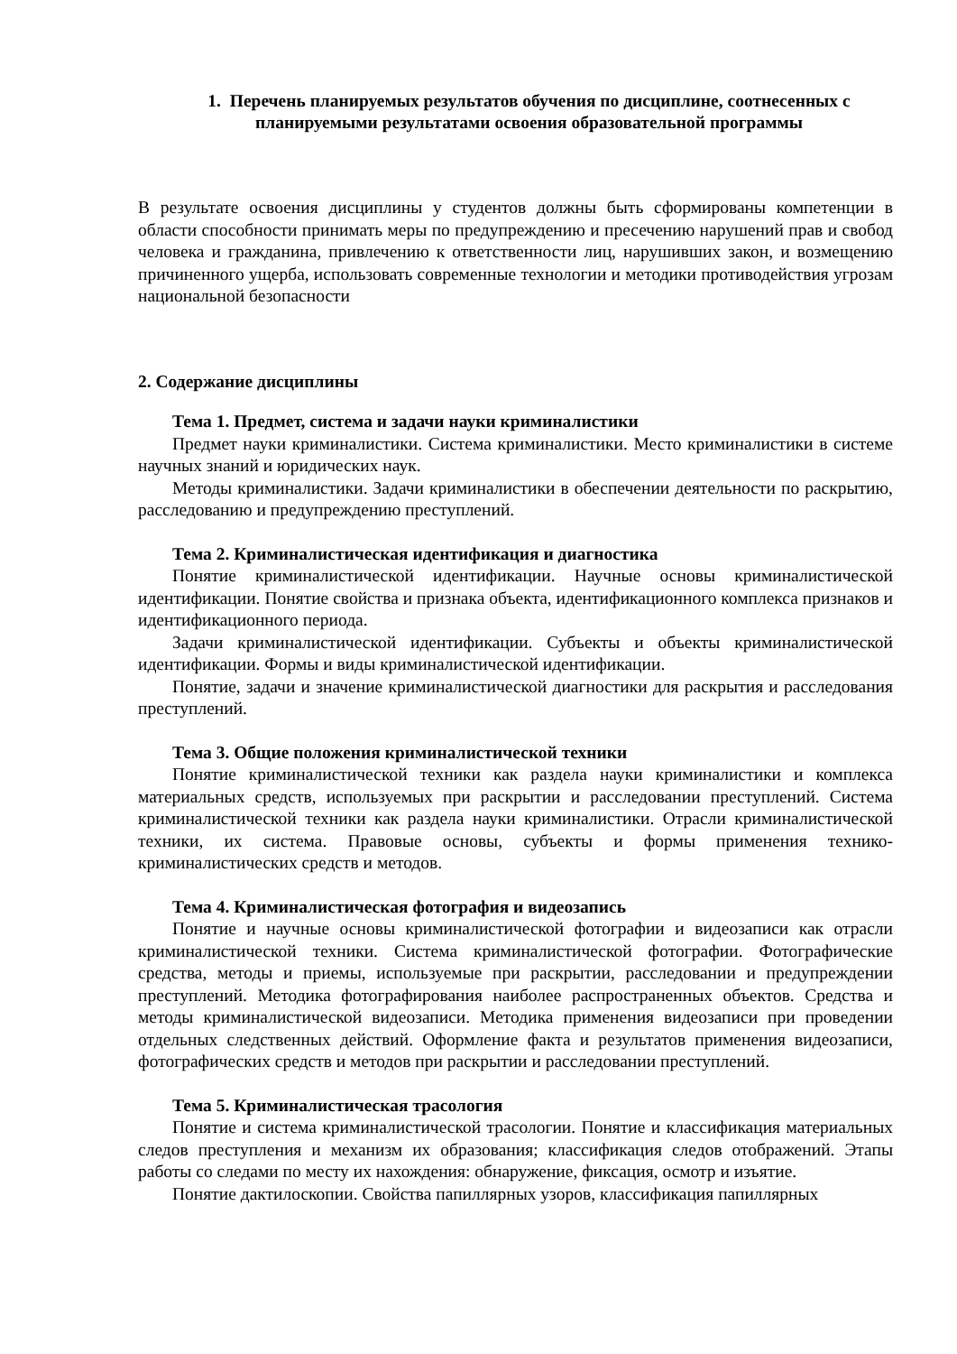1. Перечень планируемых результатов обучения по дисциплине, соотнесенных с планируемыми результатами освоения образовательной программы
В результате освоения дисциплины у студентов должны быть сформированы компетенции в области способности принимать меры по предупреждению и пресечению нарушений прав и свобод человека и гражданина, привлечению к ответственности лиц, нарушивших закон, и возмещению причиненного ущерба, использовать современные технологии и методики противодействия угрозам национальной безопасности
2. Содержание дисциплины
Тема 1. Предмет, система и задачи науки криминалистики
Предмет науки криминалистики. Система криминалистики. Место криминалистики в системе научных знаний и юридических наук.
Методы криминалистики. Задачи криминалистики в обеспечении деятельности по раскрытию, расследованию и предупреждению преступлений.
Тема 2. Криминалистическая идентификация и диагностика
Понятие криминалистической идентификации. Научные основы криминалистической идентификации. Понятие свойства и признака объекта, идентификационного комплекса признаков и идентификационного периода.
Задачи криминалистической идентификации. Субъекты и объекты криминалистической идентификации. Формы и виды криминалистической идентификации.
Понятие, задачи и значение криминалистической диагностики для раскрытия и расследования преступлений.
Тема 3. Общие положения криминалистической техники
Понятие криминалистической техники как раздела науки криминалистики и комплекса материальных средств, используемых при раскрытии и расследовании преступлений. Система криминалистической техники как раздела науки криминалистики. Отрасли криминалистической техники, их система. Правовые основы, субъекты и формы применения технико- криминалистических средств и методов.
Тема 4. Криминалистическая фотография и видеозапись
Понятие и научные основы криминалистической фотографии и видеозаписи как отрасли криминалистической техники. Система криминалистической фотографии. Фотографические средства, методы и приемы, используемые при раскрытии, расследовании и предупреждении преступлений. Методика фотографирования наиболее распространенных объектов. Средства и методы криминалистической видеозаписи. Методика применения видеозаписи при проведении отдельных следственных действий. Оформление факта и результатов применения видеозаписи, фотографических средств и методов при раскрытии и расследовании преступлений.
Тема 5. Криминалистическая трасология
Понятие и система криминалистической трасологии. Понятие и классификация материальных следов преступления и механизм их образования; классификация следов отображений. Этапы работы со следами по месту их нахождения: обнаружение, фиксация, осмотр и изъятие.
Понятие дактилоскопии. Свойства папиллярных узоров, классификация папиллярных